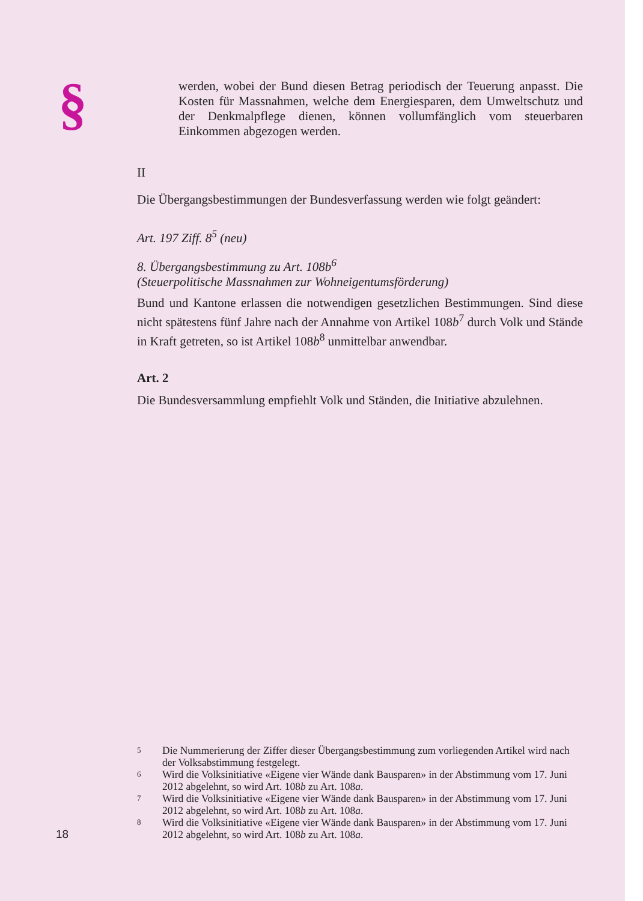§
werden, wobei der Bund diesen Betrag periodisch der Teuerung anpasst. Die Kosten für Massnahmen, welche dem Energiesparen, dem Umweltschutz und der Denkmalpflege dienen, können vollumfänglich vom steuerbaren Einkommen abgezogen werden.
II
Die Übergangsbestimmungen der Bundesverfassung werden wie folgt geändert:
Art. 197 Ziff. 8<sup>5</sup> (neu)
8. Übergangsbestimmung zu Art. 108b<sup>6</sup>
(Steuerpolitische Massnahmen zur Wohneigentumsförderung)
Bund und Kantone erlassen die notwendigen gesetzlichen Bestimmungen. Sind diese nicht spätestens fünf Jahre nach der Annahme von Artikel 108b<sup>7</sup> durch Volk und Stände in Kraft getreten, so ist Artikel 108b<sup>8</sup> unmittelbar anwendbar.
Art. 2
Die Bundesversammlung empfiehlt Volk und Ständen, die Initiative abzulehnen.
5 Die Nummerierung der Ziffer dieser Übergangsbestimmung zum vorliegenden Artikel wird nach der Volksabstimmung festgelegt.
6 Wird die Volksinitiative «Eigene vier Wände dank Bausparen» in der Abstimmung vom 17. Juni 2012 abgelehnt, so wird Art. 108b zu Art. 108a.
7 Wird die Volksinitiative «Eigene vier Wände dank Bausparen» in der Abstimmung vom 17. Juni 2012 abgelehnt, so wird Art. 108b zu Art. 108a.
8 Wird die Volksinitiative «Eigene vier Wände dank Bausparen» in der Abstimmung vom 17. Juni 2012 abgelehnt, so wird Art. 108b zu Art. 108a.
18